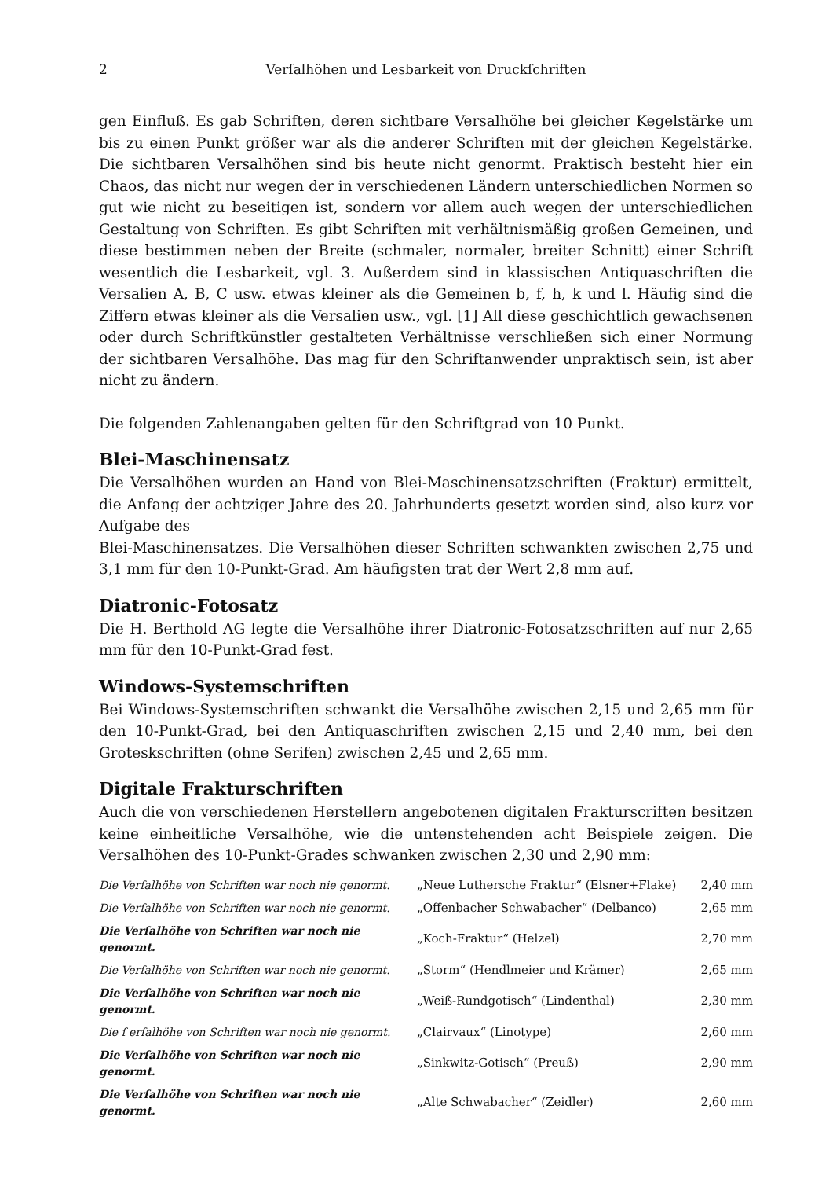2 Verſalhöhen und Lesbarkeit von Druckſchriften
gen Einfluß. Es gab Schriften, deren sichtbare Versalhöhe bei gleicher Kegelstärke um bis zu einen Punkt größer war als die anderer Schriften mit der gleichen Kegelstärke. Die sichtbaren Versalhöhen sind bis heute nicht genormt. Praktisch besteht hier ein Chaos, das nicht nur wegen der in verschiedenen Ländern unterschiedlichen Normen so gut wie nicht zu beseitigen ist, sondern vor allem auch wegen der unterschiedlichen Gestaltung von Schriften. Es gibt Schriften mit verhältnismäßig großen Gemeinen, und diese bestimmen neben der Breite (schmaler, normaler, breiter Schnitt) einer Schrift wesentlich die Lesbarkeit, vgl. 3. Außerdem sind in klassischen Antiquaschriften die Versalien A, B, C usw. etwas kleiner als die Gemeinen b, f, h, k und l. Häufig sind die Ziffern etwas kleiner als die Versalien usw., vgl. [1] All diese geschichtlich gewachsenen oder durch Schriftkünstler gestalteten Verhältnisse verschließen sich einer Normung der sichtbaren Versalhöhe. Das mag für den Schriftanwender unpraktisch sein, ist aber nicht zu ändern.
Die folgenden Zahlenangaben gelten für den Schriftgrad von 10 Punkt.
Blei-Maschinensatz
Die Versalhöhen wurden an Hand von Blei-Maschinensatzschriften (Fraktur) ermittelt, die Anfang der achtziger Jahre des 20. Jahrhunderts gesetzt worden sind, also kurz vor Aufgabe des
Blei-Maschinensatzes. Die Versalhöhen dieser Schriften schwankten zwischen 2,75 und 3,1 mm für den 10-Punkt-Grad. Am häufigsten trat der Wert 2,8 mm auf.
Diatronic-Fotosatz
Die H. Berthold AG legte die Versalhöhe ihrer Diatronic-Fotosatzschriften auf nur 2,65 mm für den 10-Punkt-Grad fest.
Windows-Systemschriften
Bei Windows-Systemschriften schwankt die Versalhöhe zwischen 2,15 und 2,65 mm für den 10-Punkt-Grad, bei den Antiquaschriften zwischen 2,15 und 2,40 mm, bei den Groteskschriften (ohne Serifen) zwischen 2,45 und 2,65 mm.
Digitale Frakturschriften
Auch die von verschiedenen Herstellern angebotenen digitalen Frakturscriften besitzen keine einheitliche Versalhöhe, wie die untenstehenden acht Beispiele zeigen. Die Versalhöhen des 10-Punkt-Grades schwanken zwischen 2,30 und 2,90 mm:
| Die Verſalhöhe von Schriften war noch nie genormt. | „Neue Luthersche Fraktur“ (Elsner+Flake) | 2,40 mm |
| Die Verſalhöhe von Schriften war noch nie genormt. | „Offenbacher Schwabacher“ (Delbanco) | 2,65 mm |
| Die Verſalhöhe von Schriften war noch nie genormt. | „Koch-Fraktur“ (Helzel) | 2,70 mm |
| Die Verſalhöhe von Schriften war noch nie genormt. | „Storm“ (Hendlmeier und Krämer) | 2,65 mm |
| Die Verſalhöhe von Schriften war noch nie genormt. | „Weiß-Rundgotisch“ (Lindenthal) | 2,30 mm |
| Die ſ erſalhöhe von Schriften war noch nie genormt. | „Clairvaux“ (Linotype) | 2,60 mm |
| Die Verſalhöhe von Schriften war noch nie genormt. | „Sinkwitz-Gotisch“ (Preuß) | 2,90 mm |
| Die Verſalhöhe von Schriften war noch nie genormt. | „Alte Schwabacher“ (Zeidler) | 2,60 mm |